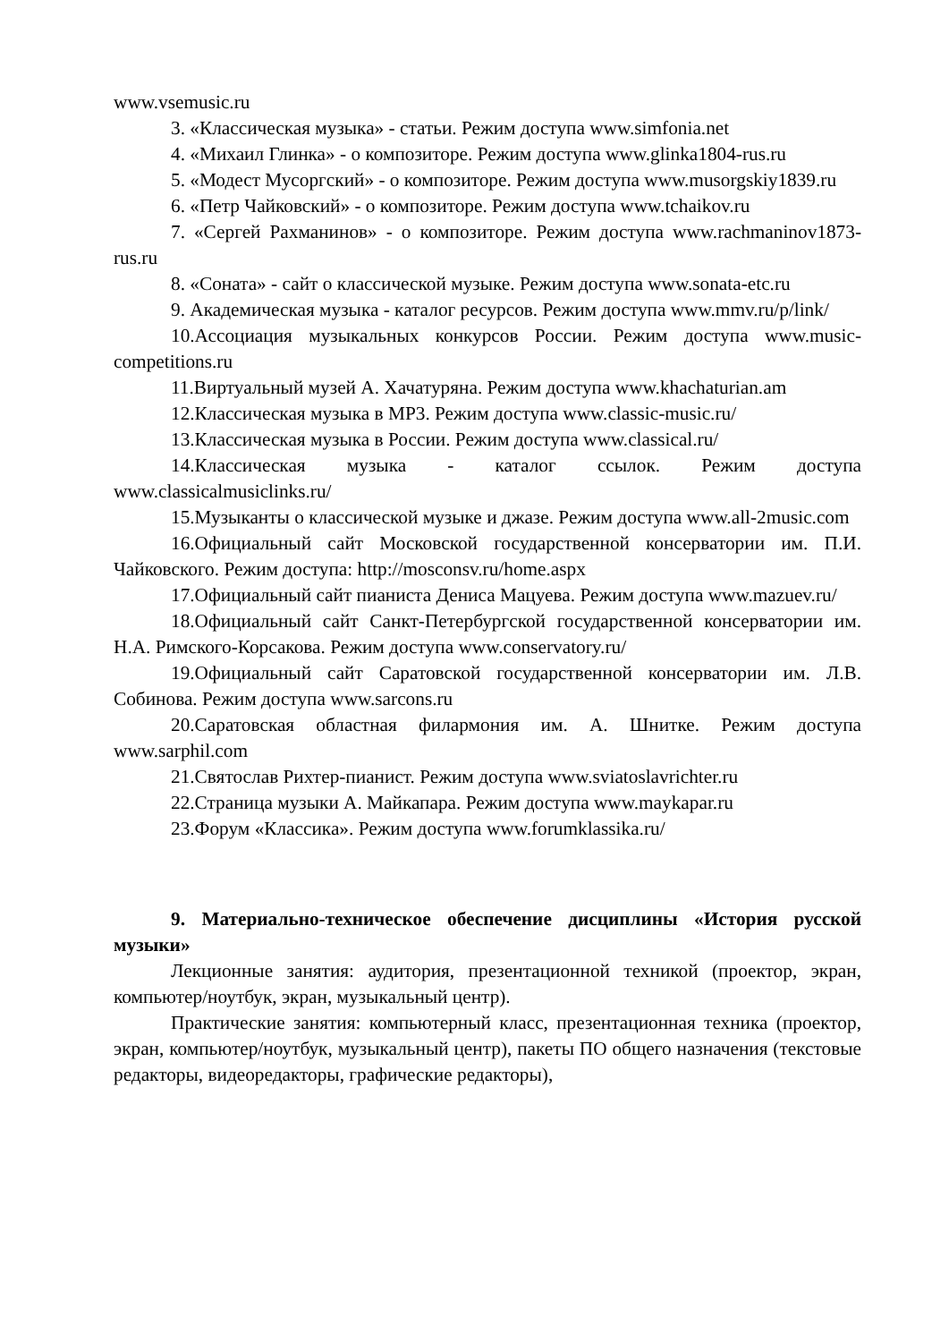www.vsemusic.ru
3. «Классическая музыка» - статьи. Режим доступа www.simfonia.net
4. «Михаил Глинка» - о композиторе. Режим доступа www.glinka1804-rus.ru
5. «Модест Мусоргский» - о композиторе. Режим доступа www.musorgskiy1839.ru
6. «Петр Чайковский» - о композиторе. Режим доступа www.tchaikov.ru
7. «Сергей Рахманинов» - о композиторе. Режим доступа www.rachmaninov1873-rus.ru
8. «Соната» - сайт о классической музыке. Режим доступа www.sonata-etc.ru
9. Академическая музыка - каталог ресурсов. Режим доступа www.mmv.ru/p/link/
10.Ассоциация музыкальных конкурсов России. Режим доступа www.music-competitions.ru
11.Виртуальный музей А. Хачатуряна. Режим доступа www.khachaturian.am
12.Классическая музыка в MP3. Режим доступа www.classic-music.ru/
13.Классическая музыка в России. Режим доступа www.classical.ru/
14.Классическая музыка - каталог ссылок. Режим доступа www.classicalmusiclinks.ru/
15.Музыканты о классической музыке и джазе. Режим доступа www.all-2music.com
16.Официальный сайт Московской государственной консерватории им. П.И. Чайковского. Режим доступа: http://mosconsv.ru/home.aspx
17.Официальный сайт пианиста Дениса Мацуева. Режим доступа www.mazuev.ru/
18.Официальный сайт Санкт-Петербургской государственной консерватории им. Н.А. Римского-Корсакова. Режим доступа www.conservatory.ru/
19.Официальный сайт Саратовской государственной консерватории им. Л.В. Собинова. Режим доступа www.sarcons.ru
20.Саратовская областная филармония им. А. Шнитке. Режим доступа www.sarphil.com
21.Святослав Рихтер-пианист. Режим доступа www.sviatoslavrichter.ru
22.Страница музыки А. Майкапара. Режим доступа www.maykapar.ru
23.Форум «Классика». Режим доступа www.forumklassika.ru/
9. Материально-техническое обеспечение дисциплины «История русской музыки»
Лекционные занятия: аудитория, презентационной техникой (проектор, экран, компьютер/ноутбук, экран, музыкальный центр).
Практические занятия: компьютерный класс, презентационная техника (проектор, экран, компьютер/ноутбук, музыкальный центр), пакеты ПО общего назначения (текстовые редакторы, видеоредакторы, графические редакторы),